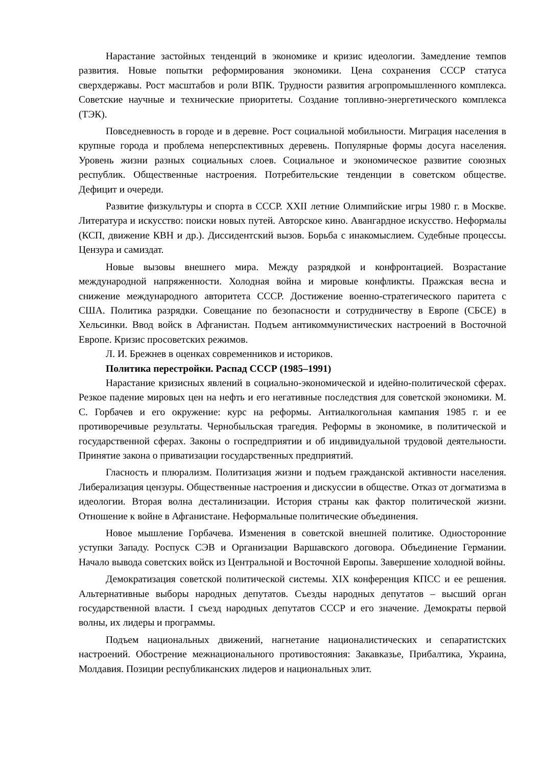Нарастание застойных тенденций в экономике и кризис идеологии. Замедление темпов развития. Новые попытки реформирования экономики. Цена сохранения СССР статуса сверхдержавы. Рост масштабов и роли ВПК. Трудности развития агропромышленного комплекса. Советские научные и технические приоритеты. Создание топливно-энергетического комплекса (ТЭК).
Повседневность в городе и в деревне. Рост социальной мобильности. Миграция населения в крупные города и проблема неперспективных деревень. Популярные формы досуга населения. Уровень жизни разных социальных слоев. Социальное и экономическое развитие союзных республик. Общественные настроения. Потребительские тенденции в советском обществе. Дефицит и очереди.
Развитие физкультуры и спорта в СССР. XXII летние Олимпийские игры 1980 г. в Москве. Литература и искусство: поиски новых путей. Авторское кино. Авангардное искусство. Неформалы (КСП, движение КВН и др.). Диссидентский вызов. Борьба с инакомыслием. Судебные процессы. Цензура и самиздат.
Новые вызовы внешнего мира. Между разрядкой и конфронтацией. Возрастание международной напряженности. Холодная война и мировые конфликты. Пражская весна и снижение международного авторитета СССР. Достижение военно-стратегического паритета с США. Политика разрядки. Совещание по безопасности и сотрудничеству в Европе (СБСЕ) в Хельсинки. Ввод войск в Афганистан. Подъем антикоммунистических настроений в Восточной Европе. Кризис просоветских режимов.
Л. И. Брежнев в оценках современников и историков.
Политика перестройки. Распад СССР (1985–1991)
Нарастание кризисных явлений в социально-экономической и идейно-политической сферах. Резкое падение мировых цен на нефть и его негативные последствия для советской экономики. М. С. Горбачев и его окружение: курс на реформы. Антиалкогольная кампания 1985 г. и ее противоречивые результаты. Чернобыльская трагедия. Реформы в экономике, в политической и государственной сферах. Законы о госпредприятии и об индивидуальной трудовой деятельности. Принятие закона о приватизации государственных предприятий.
Гласность и плюрализм. Политизация жизни и подъем гражданской активности населения. Либерализация цензуры. Общественные настроения и дискуссии в обществе. Отказ от догматизма в идеологии. Вторая волна десталинизации. История страны как фактор политической жизни. Отношение к войне в Афганистане. Неформальные политические объединения.
Новое мышление Горбачева. Изменения в советской внешней политике. Односторонние уступки Западу. Роспуск СЭВ и Организации Варшавского договора. Объединение Германии. Начало вывода советских войск из Центральной и Восточной Европы. Завершение холодной войны.
Демократизация советской политической системы. XIX конференция КПСС и ее решения. Альтернативные выборы народных депутатов. Съезды народных депутатов – высший орган государственной власти. I съезд народных депутатов СССР и его значение. Демократы первой волны, их лидеры и программы.
Подъем национальных движений, нагнетание националистических и сепаратистских настроений. Обострение межнационального противостояния: Закавказье, Прибалтика, Украина, Молдавия. Позиции республиканских лидеров и национальных элит.